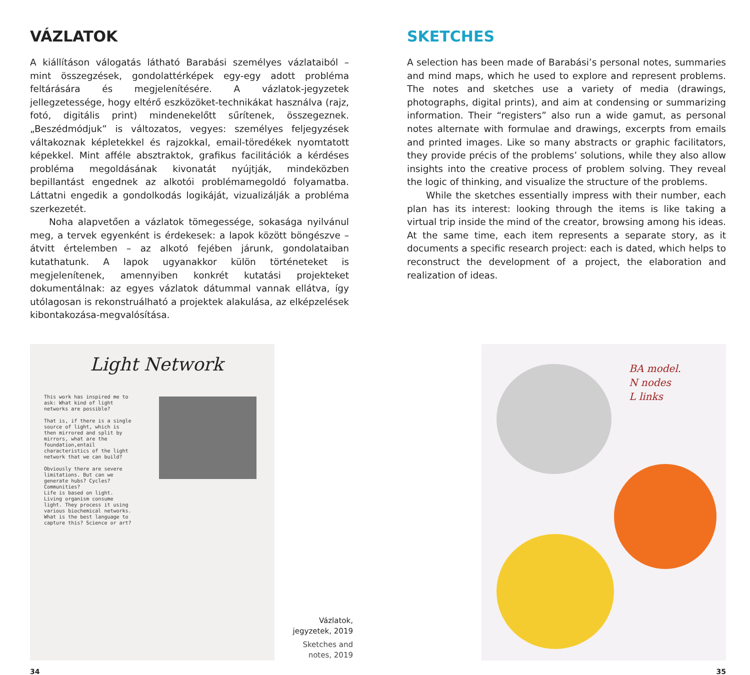VÁZLATOK
A kiállításon válogatás látható Barabási személyes vázlataiból – mint összegzések, gondolattérképek egy-egy adott probléma feltárására és megjelenítésére. A vázlatok-jegyzetek jellegzetessége, hogy eltérő eszközöket-technikákat használva (rajz, fotó, digitális print) mindenekelőtt sűrítenek, összegeznek. „Beszédmódjuk” is változatos, vegyes: személyes feljegyzések váltakoznak képletekkel és rajzokkal, email-töredékek nyomtatott képekkel. Mint afféle absztraktok, grafikus facilitációk a kérdéses probléma megoldásának kivonatát nyújtják, mindeközben bepillantást engednek az alkotói problémamegoldó folyamatba. Láttatni engedik a gondolkodás logikáját, vizualizálják a probléma szerkezetét.
Noha alapvetően a vázlatok tömegessége, sokasága nyilvánul meg, a tervek egyenként is érdekesek: a lapok között böngészve – átvitt értelemben – az alkotó fejében járunk, gondolataiban kutathatunk. A lapok ugyanakkor külön történeteket is megjelenítenek, amennyiben konkrét kutatási projekteket dokumentálnak: az egyes vázlatok dátummal vannak ellátva, így utólagosan is rekonstruálható a projektek alakulása, az elképzelések kibontakozása-megvalósítása.
SKETCHES
A selection has been made of Barabási’s personal notes, summaries and mind maps, which he used to explore and represent problems. The notes and sketches use a variety of media (drawings, photographs, digital prints), and aim at condensing or summarizing information. Their “registers” also run a wide gamut, as personal notes alternate with formulae and drawings, excerpts from emails and printed images. Like so many abstracts or graphic facilitators, they provide précis of the problems’ solutions, while they also allow insights into the creative process of problem solving. They reveal the logic of thinking, and visualize the structure of the problems.
While the sketches essentially impress with their number, each plan has its interest: looking through the items is like taking a virtual trip inside the mind of the creator, browsing among his ideas. At the same time, each item represents a separate story, as it documents a specific research project: each is dated, which helps to reconstruct the development of a project, the elaboration and realization of ideas.
Light Network
This work has inspired me to ask: What kind of light networks are possible?
That is, if there is a single source of light, which is then mirrored and split by mirrors, what are the foundation,entail characteristics of the light network that we can build?
Obviously there are severe limitations. But can we generate hubs? Cycles? Communities?
Life is based on light. Living organism consume light. They process it using various biochemical networks. What is the best language to capture this? Science or art?
Vázlatok, jegyzetek, 2019
Sketches and notes, 2019
BA model.
N nodes
L links
34 35